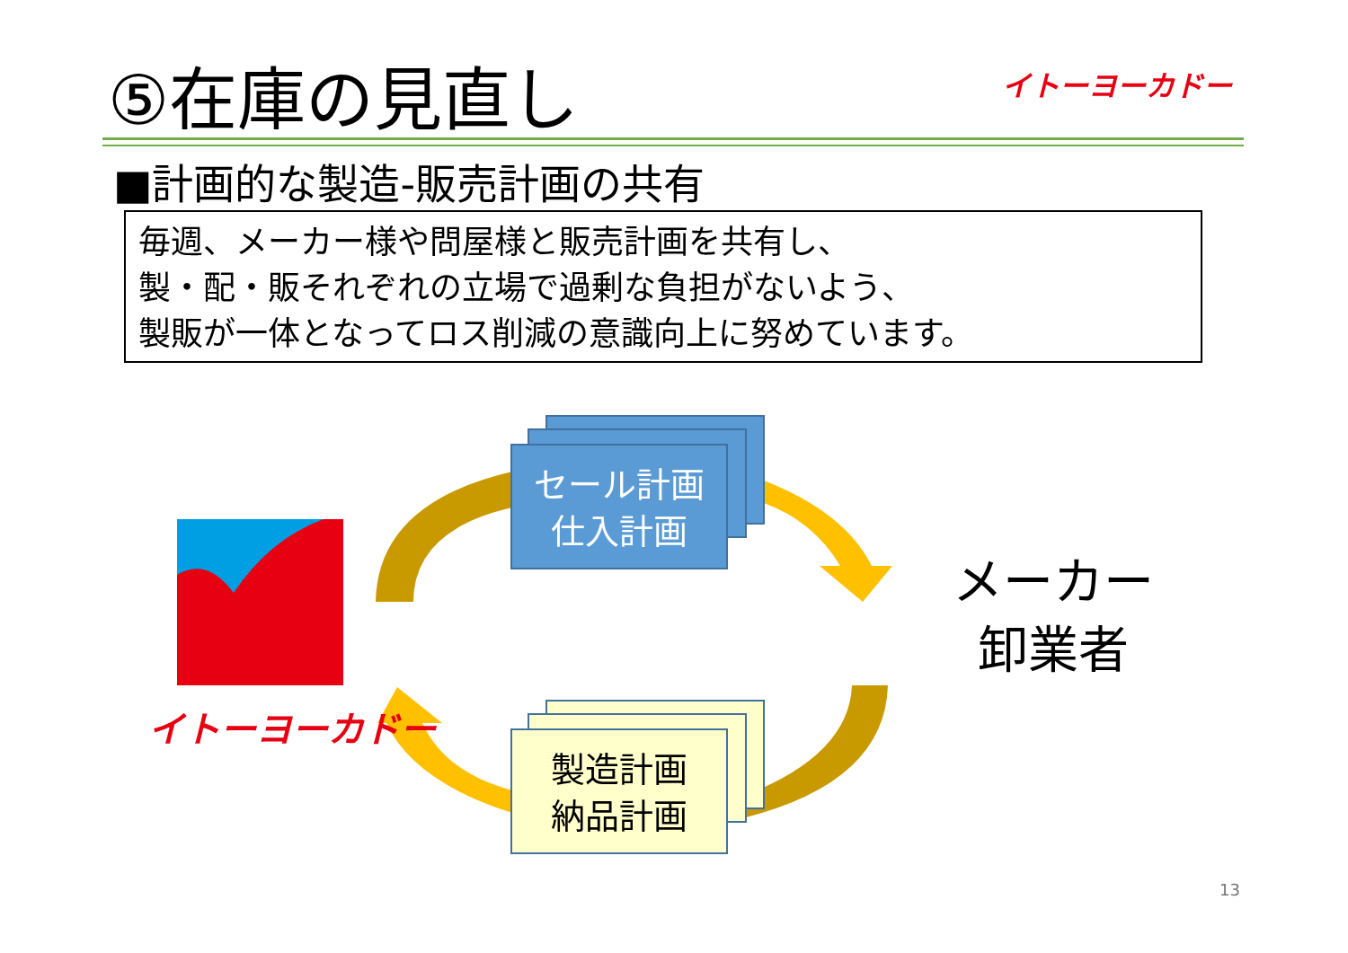⑤在庫の見直し イトーヨーカドー
■計画的な製造-販売計画の共有
毎週、メーカー様や問屋様と販売計画を共有し、
製・配・販それぞれの立場で過剰な負担がないよう、
製販が一体となってロス削減の意識向上に努めています。
セール計画
仕入計画
製造計画
納品計画
イトーヨーカドー
メーカー
卸業者
13